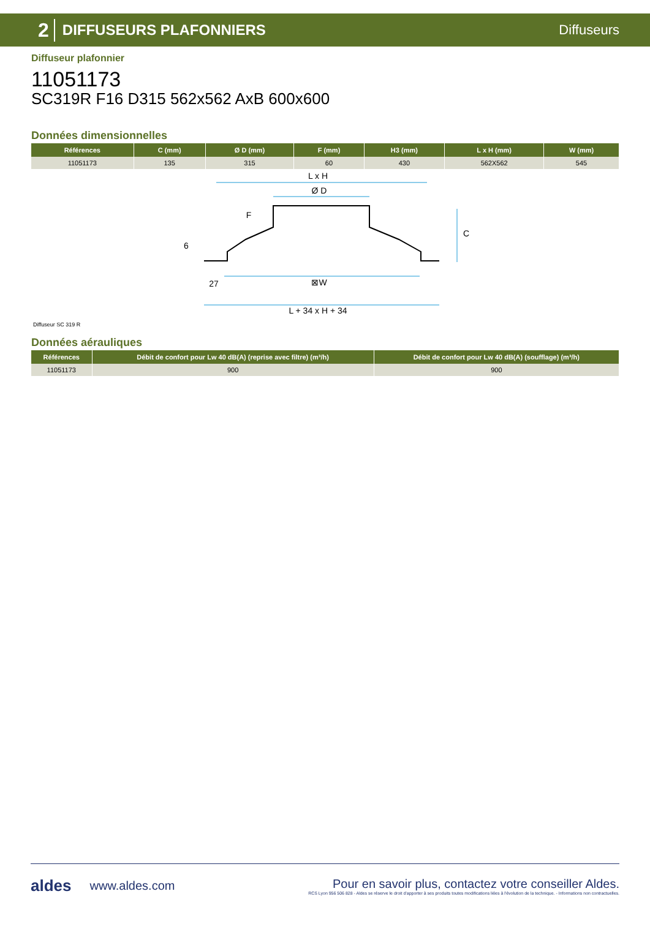2 DIFFUSEURS PLAFONNIERS Diffuseurs
Diffuseur plafonnier
11051173
SC319R F16 D315 562x562 AxB 600x600
Données dimensionnelles
| Références | C (mm) | Ø D (mm) | F (mm) | H3 (mm) | L x H (mm) | W (mm) |
| --- | --- | --- | --- | --- | --- | --- |
| 11051173 | 135 | 315 | 60 | 430 | 562X562 | 545 |
L x H
Ø D
⊠W
27
L + 34 x H + 34
C
F
6
Diffuseur SC 319 R
Données aérauliques
| Références | Débit de confort pour Lw 40 dB(A) (reprise avec filtre) (m³/h) | Débit de confort pour Lw 40 dB(A) (soufflage) (m³/h) |
| --- | --- | --- |
| 11051173 | 900 | 900 |
aldes www.aldes.com
Pour en savoir plus, contactez votre conseiller Aldes.
RCS Lyon 956 506 828 - Aldes se réserve le droit d'apporter à ses produits toutes modifications liées à l'évolution de la technique. - Informations non contractuelles.